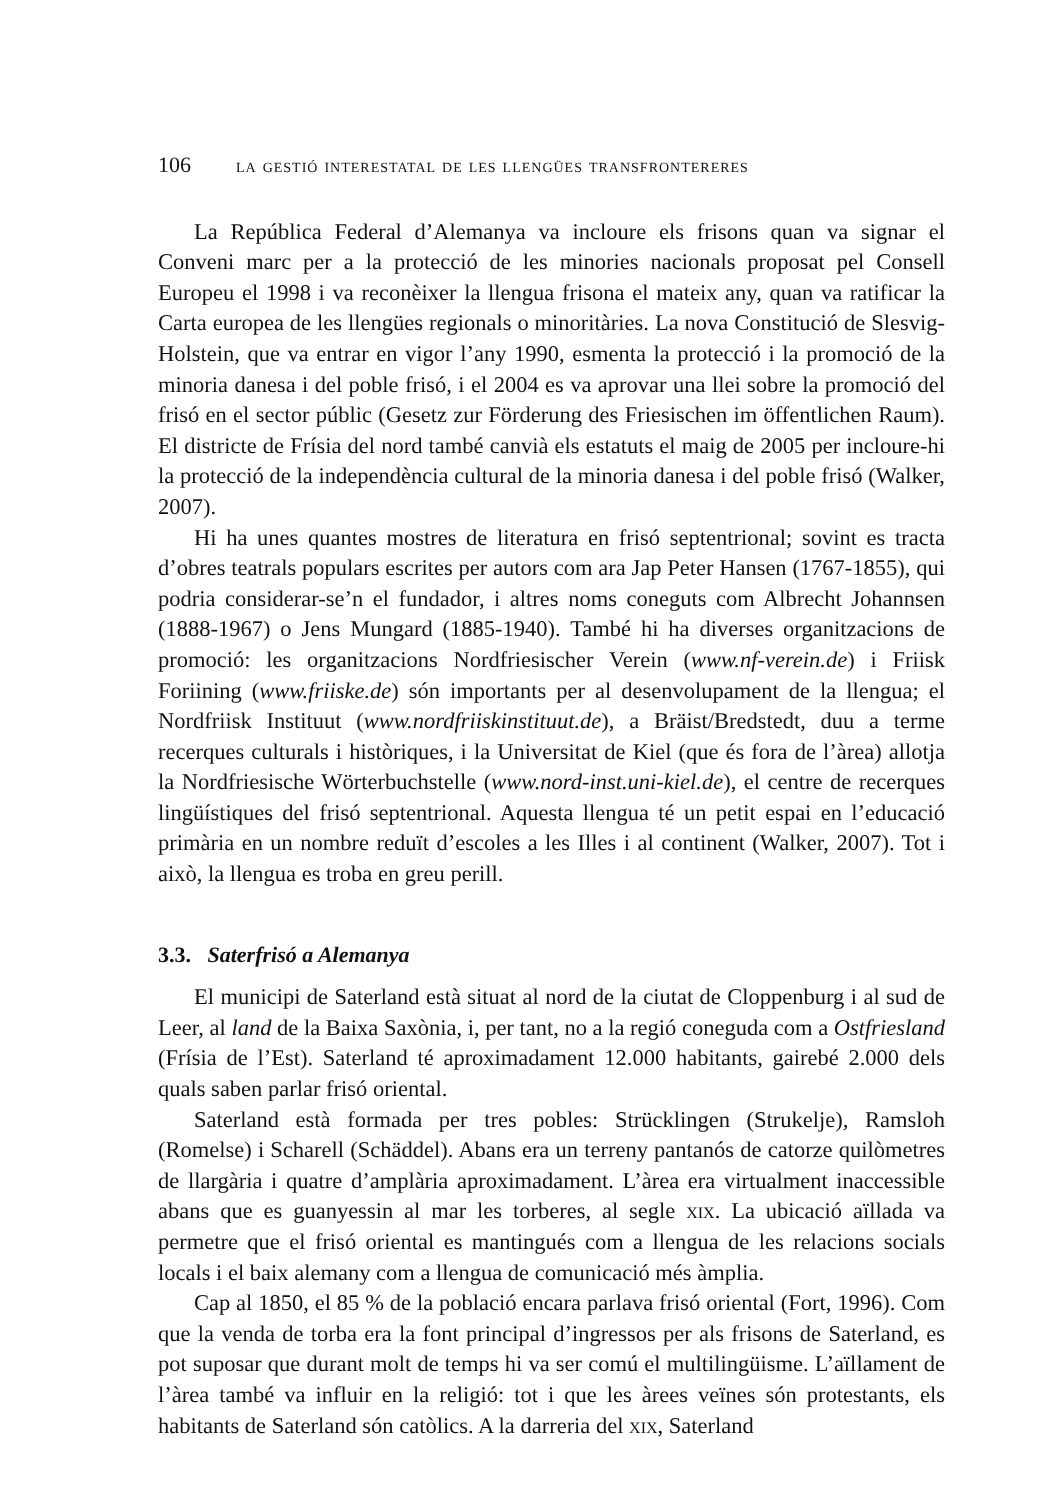106 la gestió interestatal de les llengües transfrontereres
La República Federal d’Alemanya va incloure els frisons quan va signar el Conveni marc per a la protecció de les minories nacionals proposat pel Consell Europeu el 1998 i va reconèixer la llengua frisona el mateix any, quan va ratificar la Carta europea de les llengües regionals o minoritàries. La nova Constitució de Slesvig-Holstein, que va entrar en vigor l’any 1990, esmenta la protecció i la promoció de la minoria danesa i del poble frisó, i el 2004 es va aprovar una llei sobre la promoció del frisó en el sector públic (Gesetz zur Förderung des Friesischen im öffentlichen Raum). El districte de Frísia del nord també canvià els estatuts el maig de 2005 per incloure-hi la protecció de la independència cultural de la minoria danesa i del poble frisó (Walker, 2007).
Hi ha unes quantes mostres de literatura en frisó septentrional; sovint es tracta d’obres teatrals populars escrites per autors com ara Jap Peter Hansen (1767-1855), qui podria considerar-se’n el fundador, i altres noms coneguts com Albrecht Johannsen (1888-1967) o Jens Mungard (1885-1940). També hi ha diverses organitzacions de promoció: les organitzacions Nordfriesischer Verein (www.nf-verein.de) i Friisk Foriining (www.friiske.de) són importants per al desenvolupament de la llengua; el Nordfriisk Instituut (www.nordfriiskinstituut.de), a Bräist/Bredstedt, duu a terme recerques culturals i històriques, i la Universitat de Kiel (que és fora de l’àrea) allotja la Nordfriesische Wörterbuchstelle (www.nord-inst.uni-kiel.de), el centre de recerques lingüístiques del frisó septentrional. Aquesta llengua té un petit espai en l’educació primària en un nombre reduït d’escoles a les Illes i al continent (Walker, 2007). Tot i això, la llengua es troba en greu perill.
3.3. Saterfrisó a Alemanya
El municipi de Saterland està situat al nord de la ciutat de Cloppenburg i al sud de Leer, al land de la Baixa Saxònia, i, per tant, no a la regió coneguda com a Ostfriesland (Frísia de l’Est). Saterland té aproximadament 12.000 habitants, gairebé 2.000 dels quals saben parlar frisó oriental.
Saterland està formada per tres pobles: Strücklingen (Strukelje), Ramsloh (Romelse) i Scharell (Schäddel). Abans era un terreny pantanós de catorze quilòmetres de llargària i quatre d’amplària aproximadament. L’àrea era virtualment inaccessible abans que es guanyessin al mar les torberes, al segle xix. La ubicació aïllada va permetre que el frisó oriental es mantingués com a llengua de les relacions socials locals i el baix alemany com a llengua de comunicació més àmplia.
Cap al 1850, el 85 % de la població encara parlava frisó oriental (Fort, 1996). Com que la venda de torba era la font principal d’ingressos per als frisons de Saterland, es pot suposar que durant molt de temps hi va ser comú el multilingüisme. L’aïllament de l’àrea també va influir en la religió: tot i que les àrees veïnes són protestants, els habitants de Saterland són catòlics. A la darreria del xix, Saterland